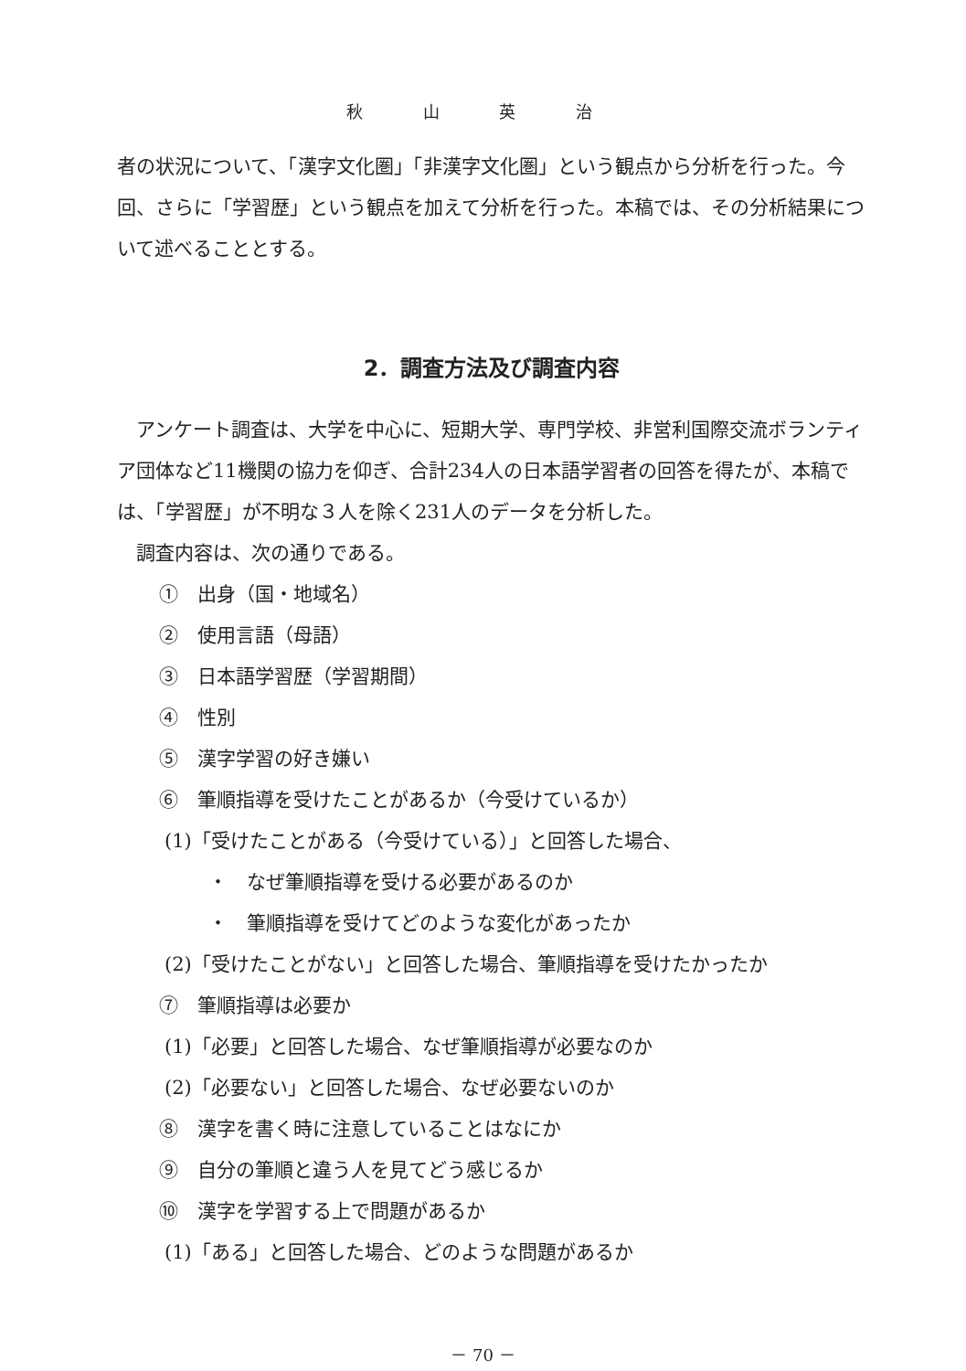秋 山 英 治
者の状況について、「漢字文化圏」「非漢字文化圏」という観点から分析を行った。今回、さらに「学習歴」という観点を加えて分析を行った。本稿では、その分析結果について述べることとする。
2．調査方法及び調査内容
　アンケート調査は、大学を中心に、短期大学、専門学校、非営利国際交流ボランティア団体など11機関の協力を仰ぎ、合計234人の日本語学習者の回答を得たが、本稿では、「学習歴」が不明な３人を除く231人のデータを分析した。
　調査内容は、次の通りである。
①　出身（国・地域名）
②　使用言語（母語）
③　日本語学習歴（学習期間）
④　性別
⑤　漢字学習の好き嫌い
⑥　筆順指導を受けたことがあるか（今受けているか）
(1)「受けたことがある（今受けている）」と回答した場合、
・　なぜ筆順指導を受ける必要があるのか
・　筆順指導を受けてどのような変化があったか
(2)「受けたことがない」と回答した場合、筆順指導を受けたかったか
⑦　筆順指導は必要か
(1)「必要」と回答した場合、なぜ筆順指導が必要なのか
(2)「必要ない」と回答した場合、なぜ必要ないのか
⑧　漢字を書く時に注意していることはなにか
⑨　自分の筆順と違う人を見てどう感じるか
⑩　漢字を学習する上で問題があるか
(1)「ある」と回答した場合、どのような問題があるか
－ 70 －